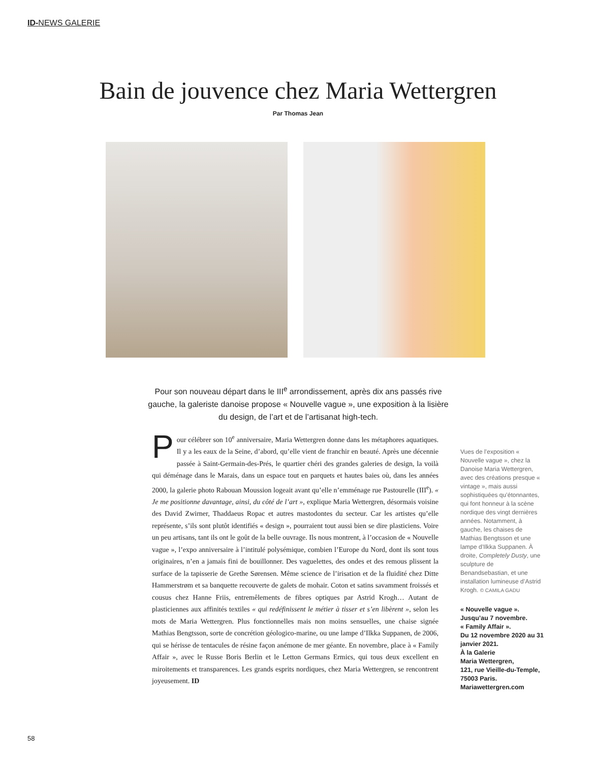ID-NEWS GALERIE
Bain de jouvence chez Maria Wettergren
Par Thomas Jean
Pour son nouveau départ dans le III<sup>e</sup> arrondissement, après dix ans passés rive gauche, la galeriste danoise propose « Nouvelle vague », une exposition à la lisière du design, de l’art et de l’artisanat high-tech.
Pour célébrer son 10<sup>e</sup> anniversaire, Maria Wettergren donne dans les métaphores aquatiques. Il y a les eaux de la Seine, d’abord, qu’elle vient de franchir en beauté. Après une décennie passée à Saint-Germain-des-Prés, le quartier chéri des grandes galeries de design, la voilà qui déménage dans le Marais, dans un espace tout en parquets et hautes baies où, dans les années 2000, la galerie photo Rabouan Moussion logeait avant qu’elle n’emménage rue Pastourelle (III<sup>e</sup>). « Je me positionne davantage, ainsi, du côté de l’art », explique Maria Wettergren, désormais voisine des David Zwirner, Thaddaeus Ropac et autres mastodontes du secteur. Car les artistes qu’elle représente, s’ils sont plutôt identifiés « design », pourraient tout aussi bien se dire plasticiens. Voire un peu artisans, tant ils ont le goût de la belle ouvrage. Ils nous montrent, à l’occasion de « Nouvelle vague », l’expo anniversaire à l’intitulé polysémique, combien l’Europe du Nord, dont ils sont tous originaires, n’en a jamais fini de bouillonner. Des vaguelettes, des ondes et des remous plissent la surface de la tapisserie de Grethe Sørensen. Même science de l’irisation et de la fluidité chez Ditte Hammerstrøm et sa banquette recouverte de galets de mohair. Coton et satins savamment froissés et cousus chez Hanne Friis, entremêlements de fibres optiques par Astrid Krogh… Autant de plasticiennes aux affinités textiles « qui redéfinissent le métier à tisser et s’en libèrent », selon les mots de Maria Wettergren. Plus fonctionnelles mais non moins sensuelles, une chaise signée Mathias Bengtsson, sorte de concrétion géologico-marine, ou une lampe d’Ilkka Suppanen, de 2006, qui se hérisse de tentacules de résine façon anémone de mer géante. En novembre, place à « Family Affair », avec le Russe Boris Berlin et le Letton Germans Ermics, qui tous deux excellent en miroitements et transparences. Les grands esprits nordiques, chez Maria Wettergren, se rencontrent joyeusement. ID
Vues de l’exposition « Nouvelle vague », chez la Danoise Maria Wettergren, avec des créations presque « vintage », mais aussi sophistiquées qu’étonnantes, qui font honneur à la scène nordique des vingt dernières années. Notamment, à gauche, les chaises de Mathias Bengtsson et une lampe d’Ilkka Suppanen. À droite, Completely Dusty, une sculpture de Benandsebastian, et une installation lumineuse d’Astrid Krogh. © CAMILA GADU
« Nouvelle vague ».
Jusqu’au 7 novembre.
« Family Affair ».
Du 12 novembre 2020 au 31 janvier 2021.
À la Galerie
Maria Wettergren,
121, rue Vieille-du-Temple,
75003 Paris.
Mariawettergren.com
58